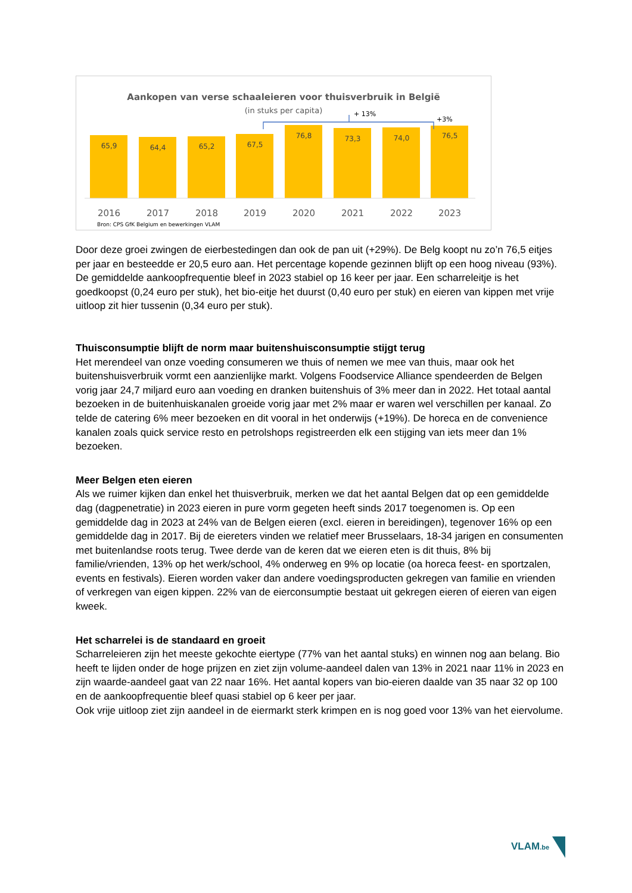Aankopen van verse schaaleieren voor thuisverbruik in België
(in stuks per capita)
65,9
64,4
65,2
67,5
76,8
73,3
74,0
76,5
2016
2017
2018
2019
2020
2021
2022
2023
+ 13%
+3%
Bron: CPS GfK Belgium en bewerkingen VLAM
Door deze groei zwingen de eierbestedingen dan ook de pan uit (+29%). De Belg koopt nu zo’n 76,5 eitjes per jaar en besteedde er 20,5 euro aan. Het percentage kopende gezinnen blijft op een hoog niveau (93%). De gemiddelde aankoopfrequentie bleef in 2023 stabiel op 16 keer per jaar. Een scharreleitje is het goedkoopst (0,24 euro per stuk), het bio-eitje het duurst (0,40 euro per stuk) en eieren van kippen met vrije uitloop zit hier tussenin (0,34 euro per stuk).
Thuisconsumptie blijft de norm maar buitenshuisconsumptie stijgt terug
Het merendeel van onze voeding consumeren we thuis of nemen we mee van thuis, maar ook het buitenshuisverbruik vormt een aanzienlijke markt. Volgens Foodservice Alliance spendeerden de Belgen vorig jaar 24,7 miljard euro aan voeding en dranken buitenshuis of 3% meer dan in 2022. Het totaal aantal bezoeken in de buitenhuiskanalen groeide vorig jaar met 2% maar er waren wel verschillen per kanaal. Zo telde de catering 6% meer bezoeken en dit vooral in het onderwijs (+19%). De horeca en de convenience kanalen zoals quick service resto en petrolshops registreerden elk een stijging van iets meer dan 1% bezoeken.
Meer Belgen eten eieren
Als we ruimer kijken dan enkel het thuisverbruik, merken we dat het aantal Belgen dat op een gemiddelde dag (dagpenetratie) in 2023 eieren in pure vorm gegeten heeft sinds 2017 toegenomen is. Op een gemiddelde dag in 2023 at 24% van de Belgen eieren (excl. eieren in bereidingen), tegenover 16% op een gemiddelde dag in 2017. Bij de eiereters vinden we relatief meer Brusselaars, 18-34 jarigen en consumenten met buitenlandse roots terug. Twee derde van de keren dat we eieren eten is dit thuis, 8% bij familie/vrienden, 13% op het werk/school, 4% onderweg en 9% op locatie (oa horeca feest- en sportzalen, events en festivals). Eieren worden vaker dan andere voedingsproducten gekregen van familie en vrienden of verkregen van eigen kippen. 22% van de eierconsumptie bestaat uit gekregen eieren of eieren van eigen kweek.
Het scharrelei is de standaard en groeit
Scharreleieren zijn het meeste gekochte eiertype (77% van het aantal stuks) en winnen nog aan belang. Bio heeft te lijden onder de hoge prijzen en ziet zijn volume-aandeel dalen van 13% in 2021 naar 11% in 2023 en zijn waarde-aandeel gaat van 22 naar 16%. Het aantal kopers van bio-eieren daalde van 35 naar 32 op 100 en de aankoopfrequentie bleef quasi stabiel op 6 keer per jaar.
Ook vrije uitloop ziet zijn aandeel in de eiermarkt sterk krimpen en is nog goed voor 13% van het eiervolume.
VLAM.be